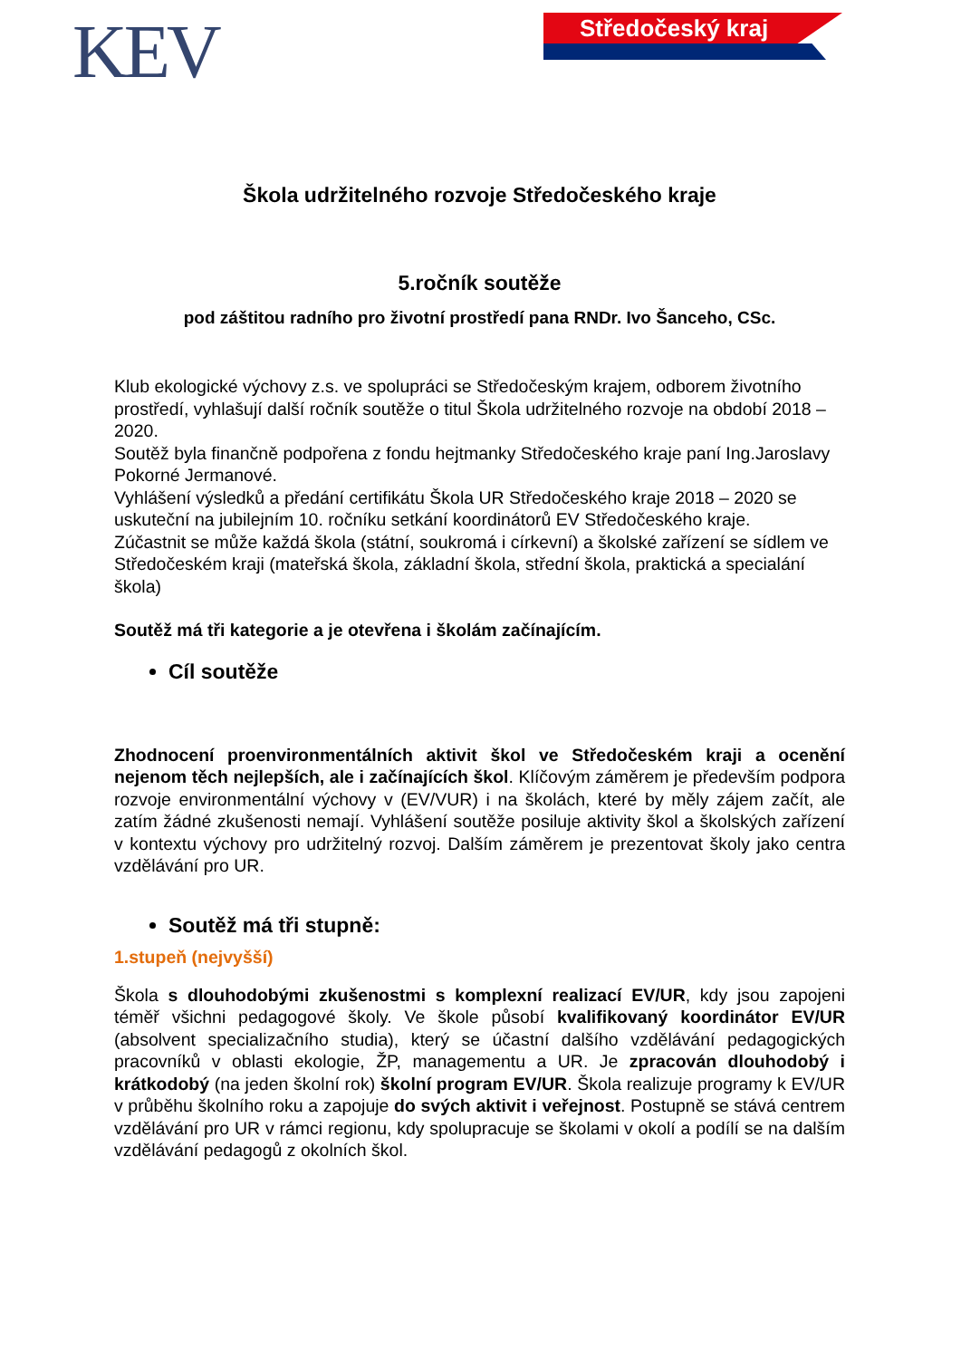KEV Středočeský kraj
Škola udržitelného rozvoje Středočeského kraje
5.ročník soutěže
pod záštitou radního pro životní prostředí pana RNDr. Ivo Šanceho, CSc.
Klub ekologické výchovy z.s. ve spolupráci se Středočeským krajem, odborem životního prostředí, vyhlašují další ročník soutěže o titul Škola udržitelného rozvoje na období 2018 – 2020.
Soutěž byla finančně podpořena z fondu hejtmanky Středočeského kraje paní Ing.Jaroslavy Pokorné Jermanové.
Vyhlášení výsledků a předání certifikátu Škola UR Středočeského kraje 2018 – 2020 se uskuteční na jubilejním 10. ročníku setkání koordinátorů EV Středočeského kraje.
Zúčastnit se může každá škola (státní, soukromá i církevní) a školské zařízení se sídlem ve Středočeském kraji (mateřská škola, základní škola, střední škola, praktická a specialání škola)
Soutěž má tři kategorie a je otevřena i školám začínajícím.
Cíl soutěže
Zhodnocení proenvironmentálních aktivit škol ve Středočeském kraji a ocenění nejenom těch nejlepších, ale i začínajících škol. Klíčovým záměrem je především podpora rozvoje environmentální výchovy v (EV/VUR) i na školách, které by měly zájem začít, ale zatím žádné zkušenosti nemají. Vyhlášení soutěže posiluje aktivity škol a školských zařízení v kontextu výchovy pro udržitelný rozvoj. Dalším záměrem je prezentovat školy jako centra vzdělávání pro UR.
Soutěž má tři stupně:
1.stupeň (nejvyšší)
Škola s dlouhodobými zkušenostmi s komplexní realizací EV/UR, kdy jsou zapojeni téměř všichni pedagogové školy. Ve škole působí kvalifikovaný koordinátor EV/UR (absolvent specializačního studia), který se účastní dalšího vzdělávání pedagogických pracovníků v oblasti ekologie, ŽP, managementu a UR. Je zpracován dlouhodobý i krátkodobý (na jeden školní rok) školní program EV/UR. Škola realizuje programy k EV/UR v průběhu školního roku a zapojuje do svých aktivit i veřejnost. Postupně se stává centrem vzdělávání pro UR v rámci regionu, kdy spolupracuje se školami v okolí a podílí se na dalším vzdělávání pedagogů z okolních škol.